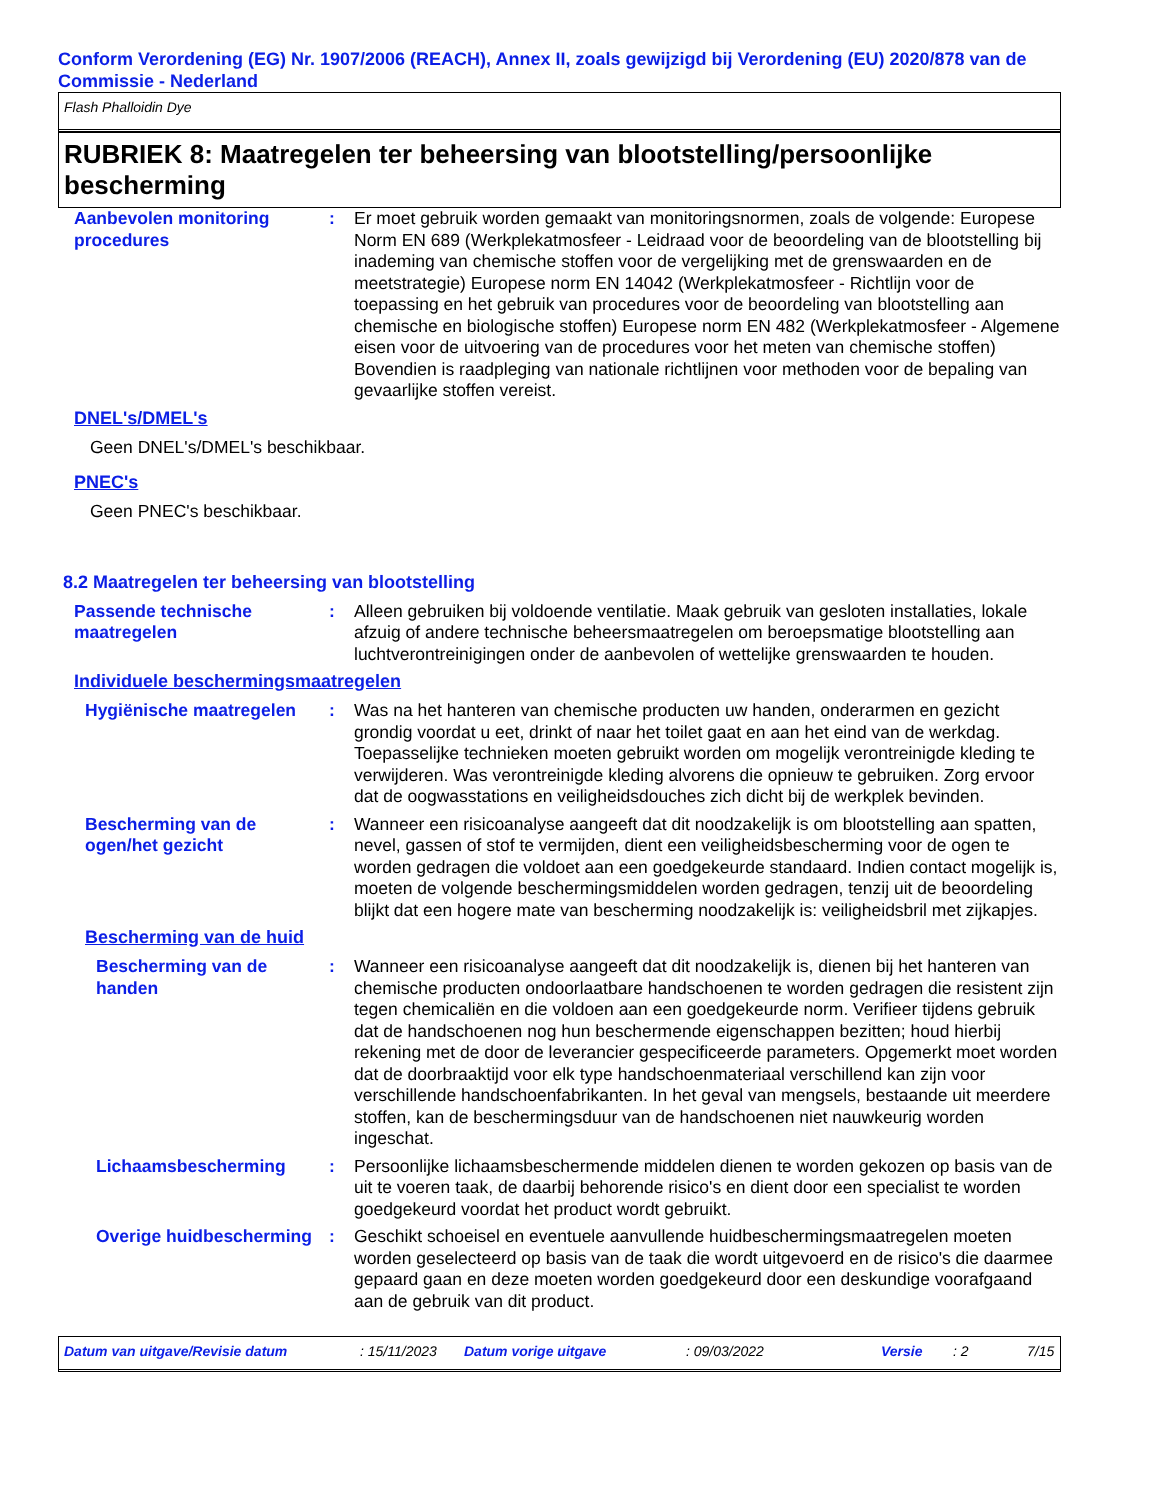Conform Verordening (EG) Nr. 1907/2006 (REACH), Annex II, zoals gewijzigd bij Verordening (EU) 2020/878 van de Commissie - Nederland
Flash Phalloidin Dye
RUBRIEK 8: Maatregelen ter beheersing van blootstelling/persoonlijke bescherming
Aanbevolen monitoring procedures
: Er moet gebruik worden gemaakt van monitoringsnormen, zoals de volgende: Europese Norm EN 689 (Werkplekatmosfeer - Leidraad voor de beoordeling van de blootstelling bij inademing van chemische stoffen voor de vergelijking met de grenswaarden en de meetstrategie) Europese norm EN 14042 (Werkplekatmosfeer - Richtlijn voor de toepassing en het gebruik van procedures voor de beoordeling van blootstelling aan chemische en biologische stoffen) Europese norm EN 482 (Werkplekatmosfeer - Algemene eisen voor de uitvoering van de procedures voor het meten van chemische stoffen) Bovendien is raadpleging van nationale richtlijnen voor methoden voor de bepaling van gevaarlijke stoffen vereist.
DNEL's/DMEL's
Geen DNEL's/DMEL's beschikbaar.
PNEC's
Geen PNEC's beschikbaar.
8.2 Maatregelen ter beheersing van blootstelling
Passende technische maatregelen
: Alleen gebruiken bij voldoende ventilatie. Maak gebruik van gesloten installaties, lokale afzuig of andere technische beheersmaatregelen om beroepsmatige blootstelling aan luchtverontreinigingen onder de aanbevolen of wettelijke grenswaarden te houden.
Individuele beschermingsmaatregelen
Hygiënische maatregelen : Was na het hanteren van chemische producten uw handen, onderarmen en gezicht grondig voordat u eet, drinkt of naar het toilet gaat en aan het eind van de werkdag. Toepasselijke technieken moeten gebruikt worden om mogelijk verontreinigde kleding te verwijderen. Was verontreinigde kleding alvorens die opnieuw te gebruiken. Zorg ervoor dat de oogwasstations en veiligheidsdouches zich dicht bij de werkplek bevinden.
Bescherming van de ogen/het gezicht
: Wanneer een risicoanalyse aangeeft dat dit noodzakelijk is om blootstelling aan spatten, nevel, gassen of stof te vermijden, dient een veiligheidsbescherming voor de ogen te worden gedragen die voldoet aan een goedgekeurde standaard. Indien contact mogelijk is, moeten de volgende beschermingsmiddelen worden gedragen, tenzij uit de beoordeling blijkt dat een hogere mate van bescherming noodzakelijk is: veiligheidsbril met zijkapjes.
Bescherming van de huid
Bescherming van de handen
: Wanneer een risicoanalyse aangeeft dat dit noodzakelijk is, dienen bij het hanteren van chemische producten ondoorlaatbare handschoenen te worden gedragen die resistent zijn tegen chemicaliën en die voldoen aan een goedgekeurde norm. Verifieer tijdens gebruik dat de handschoenen nog hun beschermende eigenschappen bezitten; houd hierbij rekening met de door de leverancier gespecificeerde parameters. Opgemerkt moet worden dat de doorbraaktijd voor elk type handschoenmateriaal verschillend kan zijn voor verschillende handschoenfabrikanten. In het geval van mengsels, bestaande uit meerdere stoffen, kan de beschermingsduur van de handschoenen niet nauwkeurig worden ingeschat.
Lichaamsbescherming : Persoonlijke lichaamsbeschermende middelen dienen te worden gekozen op basis van de uit te voeren taak, de daarbij behorende risico's en dient door een specialist te worden goedgekeurd voordat het product wordt gebruikt.
Overige huidbescherming
: Geschikt schoeisel en eventuele aanvullende huidbeschermingsmaatregelen moeten worden geselecteerd op basis van de taak die wordt uitgevoerd en de risico's die daarmee gepaard gaan en deze moeten worden goedgekeurd door een deskundige voorafgaand aan de gebruik van dit product.
Datum van uitgave/Revisie datum: 15/11/2023 Datum vorige uitgave: 09/03/2022 Versie: 2 7/15